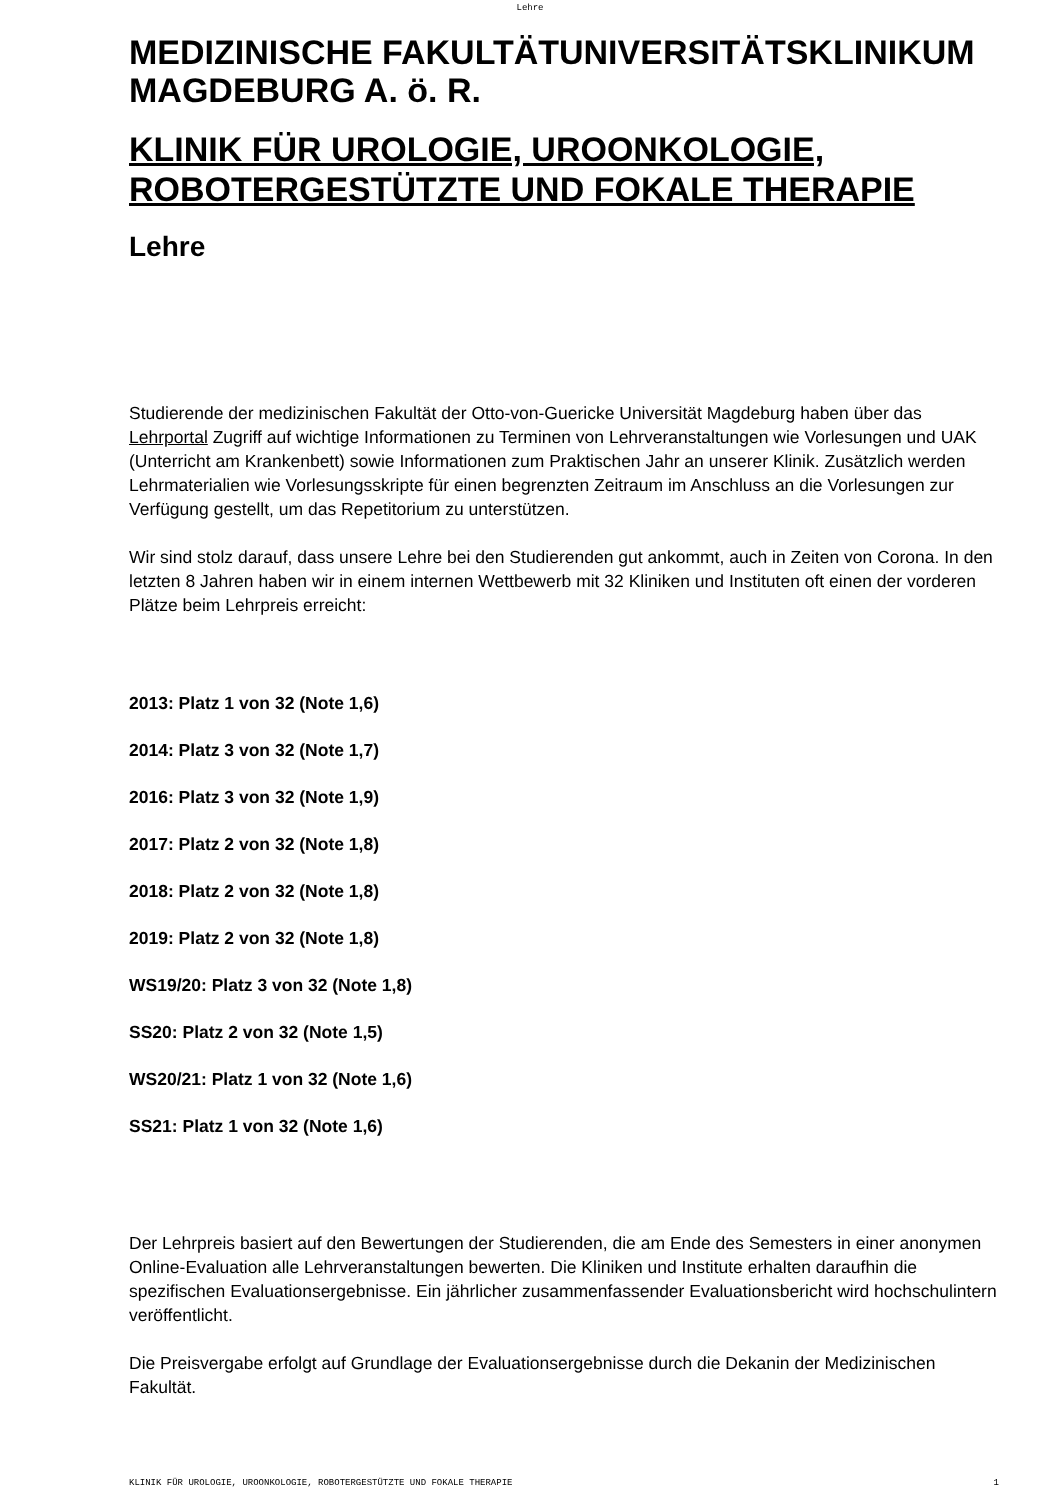Lehre
MEDIZINISCHE FAKULTÄTUNIVERSITÄTSKLINIKUM MAGDEBURG A. ö. R.
KLINIK FÜR UROLOGIE, UROONKOLOGIE, ROBOTERGESTÜTZTE UND FOKALE THERAPIE
Lehre
Studierende der medizinischen Fakultät der Otto-von-Guericke Universität Magdeburg haben über das Lehrportal Zugriff auf wichtige Informationen zu Terminen von Lehrveranstaltungen wie Vorlesungen und UAK (Unterricht am Krankenbett) sowie Informationen zum Praktischen Jahr an unserer Klinik. Zusätzlich werden Lehrmaterialien wie Vorlesungsskripte für einen begrenzten Zeitraum im Anschluss an die Vorlesungen zur Verfügung gestellt, um das Repetitorium zu unterstützen.
Wir sind stolz darauf, dass unsere Lehre bei den Studierenden gut ankommt, auch in Zeiten von Corona. In den letzten 8 Jahren haben wir in einem internen Wettbewerb mit 32 Kliniken und Instituten oft einen der vorderen Plätze beim Lehrpreis erreicht:
2013: Platz 1 von 32 (Note 1,6)
2014: Platz 3 von 32 (Note 1,7)
2016: Platz 3 von 32 (Note 1,9)
2017: Platz 2 von 32 (Note 1,8)
2018: Platz 2 von 32 (Note 1,8)
2019: Platz 2 von 32 (Note 1,8)
WS19/20: Platz 3 von 32 (Note 1,8)
SS20: Platz 2 von 32 (Note 1,5)
WS20/21: Platz 1 von 32 (Note 1,6)
SS21: Platz 1 von 32 (Note 1,6)
Der Lehrpreis basiert auf den Bewertungen der Studierenden, die am Ende des Semesters in einer anonymen Online-Evaluation alle Lehrveranstaltungen bewerten. Die Kliniken und Institute erhalten daraufhin die spezifischen Evaluationsergebnisse. Ein jährlicher zusammenfassender Evaluationsbericht wird hochschulintern veröffentlicht.
Die Preisvergabe erfolgt auf Grundlage der Evaluationsergebnisse durch die Dekanin der Medizinischen Fakultät.
KLINIK FÜR UROLOGIE, UROONKOLOGIE, ROBOTERGESTÜTZTE UND FOKALE THERAPIE 1